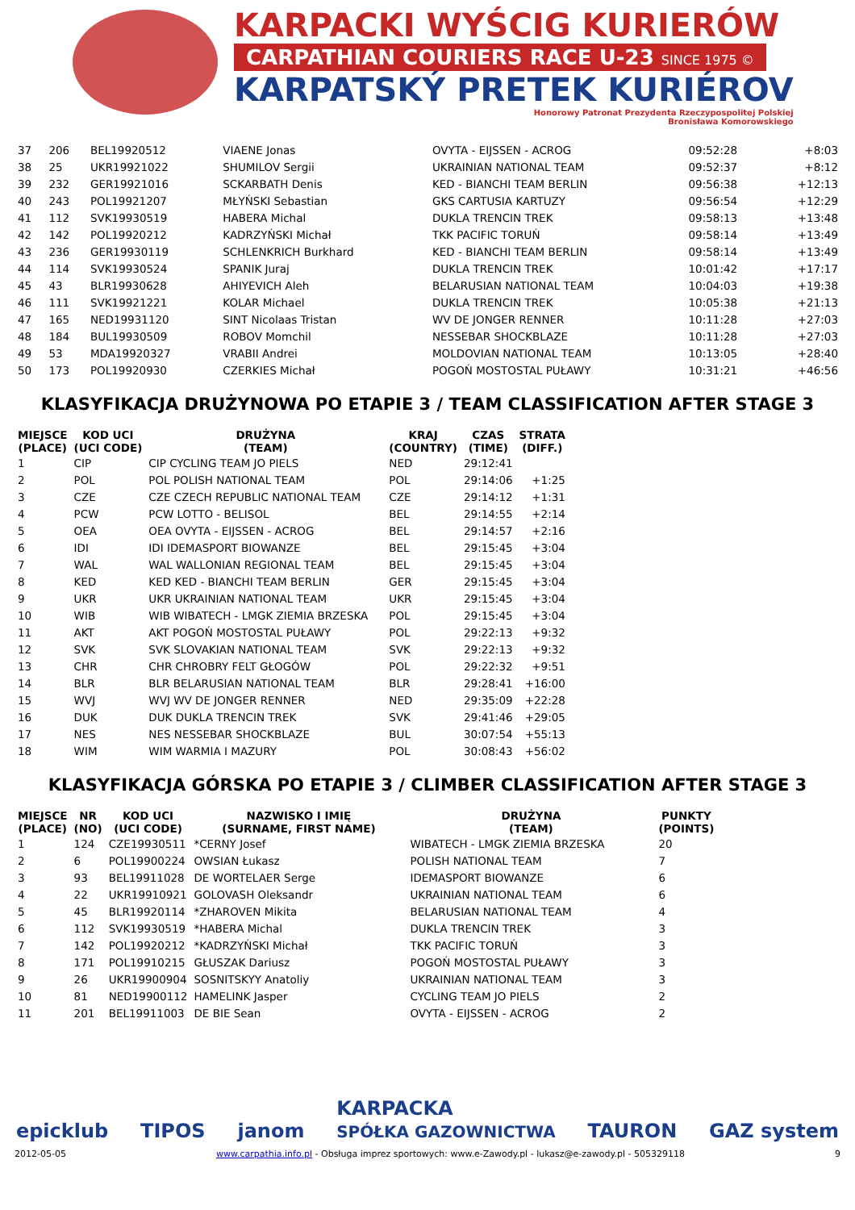KARPACKI WYŚCIG KURIERÓW
CARPATHIAN COURIERS RACE U-23 SINCE 1975 ©
KARPATSKÝ PRETEK KURIÉROV
Honorowy Patronat Prezydenta Rzeczypospolitej Polskiej
Bronisława Komorowskiego
| 37 | 206 | BEL19920512 | VIAENE Jonas | OVYTA - EIJSSEN - ACROG | 09:52:28 | +8:03 |
| 38 | 25 | UKR19921022 | SHUMILOV Sergii | UKRAINIAN NATIONAL TEAM | 09:52:37 | +8:12 |
| 39 | 232 | GER19921016 | SCKARBATH Denis | KED - BIANCHI TEAM BERLIN | 09:56:38 | +12:13 |
| 40 | 243 | POL19921207 | MŁYŃSKI Sebastian | GKS CARTUSIA KARTUZY | 09:56:54 | +12:29 |
| 41 | 112 | SVK19930519 | HABERA Michal | DUKLA TRENCIN TREK | 09:58:13 | +13:48 |
| 42 | 142 | POL19920212 | KADRZYŃSKI Michał | TKK PACIFIC TORUŃ | 09:58:14 | +13:49 |
| 43 | 236 | GER19930119 | SCHLENKRICH Burkhard | KED - BIANCHI TEAM BERLIN | 09:58:14 | +13:49 |
| 44 | 114 | SVK19930524 | SPANIK Juraj | DUKLA TRENCIN TREK | 10:01:42 | +17:17 |
| 45 | 43 | BLR19930628 | AHIYEVICH Aleh | BELARUSIAN NATIONAL TEAM | 10:04:03 | +19:38 |
| 46 | 111 | SVK19921221 | KOLAR Michael | DUKLA TRENCIN TREK | 10:05:38 | +21:13 |
| 47 | 165 | NED19931120 | SINT Nicolaas Tristan | WV DE JONGER RENNER | 10:11:28 | +27:03 |
| 48 | 184 | BUL19930509 | ROBOV Momchil | NESSEBAR SHOCKBLAZE | 10:11:28 | +27:03 |
| 49 | 53 | MDA19920327 | VRABII Andrei | MOLDOVIAN NATIONAL TEAM | 10:13:05 | +28:40 |
| 50 | 173 | POL19920930 | CZERKIES Michał | POGOŃ MOSTOSTAL PUŁAWY | 10:31:21 | +46:56 |
KLASYFIKACJA DRUŻYNOWA PO ETAPIE 3 / TEAM CLASSIFICATION AFTER STAGE 3
| MIEJSCE (PLACE) | KOD UCI (UCI CODE) | DRUŻYNA (TEAM) | KRAJ (COUNTRY) | CZAS (TIME) | STRATA (DIFF.) |
| --- | --- | --- | --- | --- | --- |
| 1 | CIP | CIP CYCLING TEAM JO PIELS | NED | 29:12:41 | |
| 2 | POL | POL POLISH NATIONAL TEAM | POL | 29:14:06 | +1:25 |
| 3 | CZE | CZE CZECH REPUBLIC NATIONAL TEAM | CZE | 29:14:12 | +1:31 |
| 4 | PCW | PCW LOTTO - BELISOL | BEL | 29:14:55 | +2:14 |
| 5 | OEA | OEA OVYTA - EIJSSEN - ACROG | BEL | 29:14:57 | +2:16 |
| 6 | IDI | IDI IDEMASPORT BIOWANZE | BEL | 29:15:45 | +3:04 |
| 7 | WAL | WAL WALLONIAN REGIONAL TEAM | BEL | 29:15:45 | +3:04 |
| 8 | KED | KED KED - BIANCHI TEAM BERLIN | GER | 29:15:45 | +3:04 |
| 9 | UKR | UKR UKRAINIAN NATIONAL TEAM | UKR | 29:15:45 | +3:04 |
| 10 | WIB | WIB WIBATECH - LMGK ZIEMIA BRZESKA | POL | 29:15:45 | +3:04 |
| 11 | AKT | AKT POGOŃ MOSTOSTAL PUŁAWY | POL | 29:22:13 | +9:32 |
| 12 | SVK | SVK SLOVAKIAN NATIONAL TEAM | SVK | 29:22:13 | +9:32 |
| 13 | CHR | CHR CHROBRY FELT GŁOGÓW | POL | 29:22:32 | +9:51 |
| 14 | BLR | BLR BELARUSIAN NATIONAL TEAM | BLR | 29:28:41 | +16:00 |
| 15 | WVJ | WVJ WV DE JONGER RENNER | NED | 29:35:09 | +22:28 |
| 16 | DUK | DUK DUKLA TRENCIN TREK | SVK | 29:41:46 | +29:05 |
| 17 | NES | NES NESSEBAR SHOCKBLAZE | BUL | 30:07:54 | +55:13 |
| 18 | WIM | WIM WARMIA I MAZURY | POL | 30:08:43 | +56:02 |
KLASYFIKACJA GÓRSKA PO ETAPIE 3 / CLIMBER CLASSIFICATION AFTER STAGE 3
| MIEJSCE (PLACE) | NR (NO) | KOD UCI (UCI CODE) | NAZWISKO I IMIĘ (SURNAME, FIRST NAME) | DRUŻYNA (TEAM) | PUNKTY (POINTS) |
| --- | --- | --- | --- | --- | --- |
| 1 | 124 | CZE19930511 | *CERNY Josef | WIBATECH - LMGK ZIEMIA BRZESKA | 20 |
| 2 | 6 | POL19900224 | OWSIAN Łukasz | POLISH NATIONAL TEAM | 7 |
| 3 | 93 | BEL19911028 | DE WORTELAER Serge | IDEMASPORT BIOWANZE | 6 |
| 4 | 22 | UKR19910921 | GOLOVASH Oleksandr | UKRAINIAN NATIONAL TEAM | 6 |
| 5 | 45 | BLR19920114 | *ZHAROVEN Mikita | BELARUSIAN NATIONAL TEAM | 4 |
| 6 | 112 | SVK19930519 | *HABERA Michal | DUKLA TRENCIN TREK | 3 |
| 7 | 142 | POL19920212 | *KADRZYŃSKI Michał | TKK PACIFIC TORUŃ | 3 |
| 8 | 171 | POL19910215 | GŁUSZAK Dariusz | POGOŃ MOSTOSTAL PUŁAWY | 3 |
| 9 | 26 | UKR19900904 | SOSNITSKYY Anatoliy | UKRAINIAN NATIONAL TEAM | 3 |
| 10 | 81 | NED19900112 | HAMELINK Jasper | CYCLING TEAM JO PIELS | 2 |
| 11 | 201 | BEL19911003 | DE BIE Sean | OVYTA - EIJSSEN - ACROG | 2 |
epicklub TIPOS janom KARPACKA
SPÓŁKA GAZOWNICTWA TAURON GAZ system
2012-05-05 www.carpathia.info.pl - Obsługa imprez sportowych: www.e-Zawody.pl - lukasz@e-zawody.pl - 505329118 9